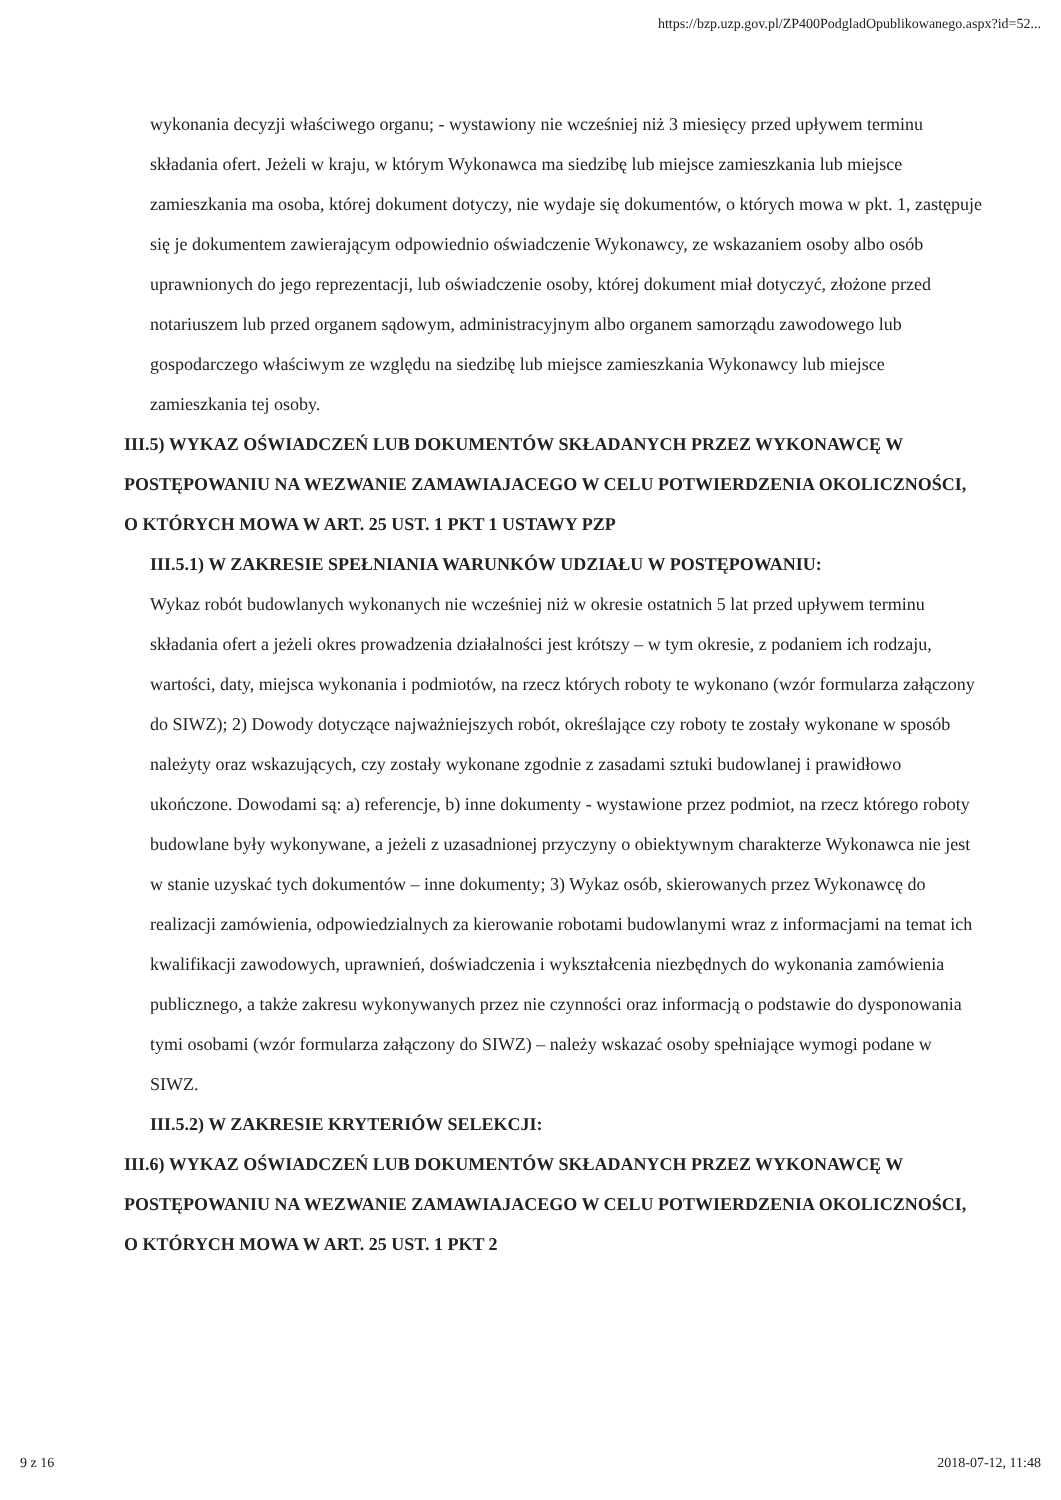https://bzp.uzp.gov.pl/ZP400PodgladOpublikowanego.aspx?id=52...
wykonania decyzji właściwego organu; - wystawiony nie wcześniej niż 3 miesięcy przed upływem terminu składania ofert. Jeżeli w kraju, w którym Wykonawca ma siedzibę lub miejsce zamieszkania lub miejsce zamieszkania ma osoba, której dokument dotyczy, nie wydaje się dokumentów, o których mowa w pkt. 1, zastępuje się je dokumentem zawierającym odpowiednio oświadczenie Wykonawcy, ze wskazaniem osoby albo osób uprawnionych do jego reprezentacji, lub oświadczenie osoby, której dokument miał dotyczyć, złożone przed notariuszem lub przed organem sądowym, administracyjnym albo organem samorządu zawodowego lub gospodarczego właściwym ze względu na siedzibę lub miejsce zamieszkania Wykonawcy lub miejsce zamieszkania tej osoby.
III.5) WYKAZ OŚWIADCZEŃ LUB DOKUMENTÓW SKŁADANYCH PRZEZ WYKONAWCĘ W POSTĘPOWANIU NA WEZWANIE ZAMAWIAJACEGO W CELU POTWIERDZENIA OKOLICZNOŚCI, O KTÓRYCH MOWA W ART. 25 UST. 1 PKT 1 USTAWY PZP
III.5.1) W ZAKRESIE SPEŁNIANIA WARUNKÓW UDZIAŁU W POSTĘPOWANIU:
Wykaz robót budowlanych wykonanych nie wcześniej niż w okresie ostatnich 5 lat przed upływem terminu składania ofert a jeżeli okres prowadzenia działalności jest krótszy – w tym okresie, z podaniem ich rodzaju, wartości, daty, miejsca wykonania i podmiotów, na rzecz których roboty te wykonano (wzór formularza załączony do SIWZ); 2) Dowody dotyczące najważniejszych robót, określające czy roboty te zostały wykonane w sposób należyty oraz wskazujących, czy zostały wykonane zgodnie z zasadami sztuki budowlanej i prawidłowo ukończone. Dowodami są: a) referencje, b) inne dokumenty - wystawione przez podmiot, na rzecz którego roboty budowlane były wykonywane, a jeżeli z uzasadnionej przyczyny o obiektywnym charakterze Wykonawca nie jest w stanie uzyskać tych dokumentów – inne dokumenty; 3) Wykaz osób, skierowanych przez Wykonawcę do realizacji zamówienia, odpowiedzialnych za kierowanie robotami budowlanymi wraz z informacjami na temat ich kwalifikacji zawodowych, uprawnień, doświadczenia i wykształcenia niezbędnych do wykonania zamówienia publicznego, a także zakresu wykonywanych przez nie czynności oraz informacją o podstawie do dysponowania tymi osobami (wzór formularza załączony do SIWZ) – należy wskazać osoby spełniające wymogi podane w SIWZ.
III.5.2) W ZAKRESIE KRYTERIÓW SELEKCJI:
III.6) WYKAZ OŚWIADCZEŃ LUB DOKUMENTÓW SKŁADANYCH PRZEZ WYKONAWCĘ W POSTĘPOWANIU NA WEZWANIE ZAMAWIAJACEGO W CELU POTWIERDZENIA OKOLICZNOŚCI, O KTÓRYCH MOWA W ART. 25 UST. 1 PKT 2
9 z 16 2018-07-12, 11:48